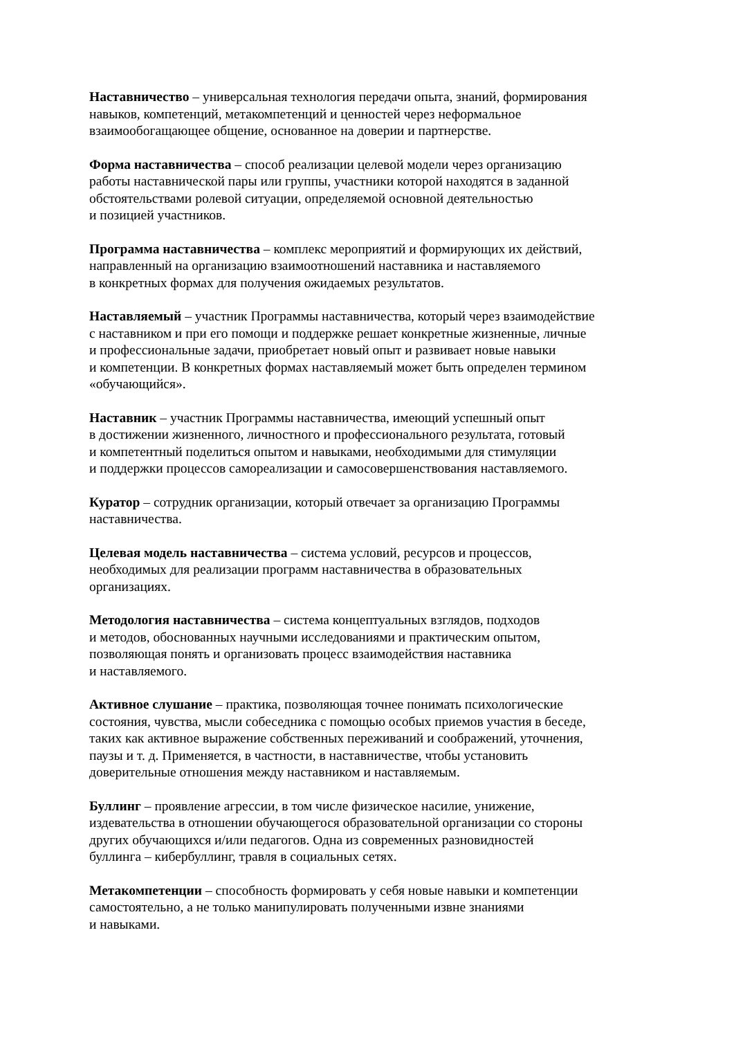Наставничество – универсальная технология передачи опыта, знаний, формирования
навыков, компетенций, метакомпетенций и ценностей через неформальное
взаимообогащающее общение, основанное на доверии и партнерстве.
Форма наставничества – способ реализации целевой модели через организацию
работы наставнической пары или группы, участники которой находятся в заданной
обстоятельствами ролевой ситуации, определяемой основной деятельностью
и позицией участников.
Программа наставничества – комплекс мероприятий и формирующих их действий,
направленный на организацию взаимоотношений наставника и наставляемого
в конкретных формах для получения ожидаемых результатов.
Наставляемый – участник Программы наставничества, который через взаимодействие
с наставником и при его помощи и поддержке решает конкретные жизненные, личные
и профессиональные задачи, приобретает новый опыт и развивает новые навыки
и компетенции. В конкретных формах наставляемый может быть определен термином
«обучающийся».
Наставник – участник Программы наставничества, имеющий успешный опыт
в достижении жизненного, личностного и профессионального результата, готовый
и компетентный поделиться опытом и навыками, необходимыми для стимуляции
и поддержки процессов самореализации и самосовершенствования наставляемого.
Куратор – сотрудник организации, который отвечает за организацию Программы
наставничества.
Целевая модель наставничества – система условий, ресурсов и процессов,
необходимых для реализации программ наставничества в образовательных
организациях.
Методология наставничества – система концептуальных взглядов, подходов
и методов, обоснованных научными исследованиями и практическим опытом,
позволяющая понять и организовать процесс взаимодействия наставника
и наставляемого.
Активное слушание – практика, позволяющая точнее понимать психологические
состояния, чувства, мысли собеседника с помощью особых приемов участия в беседе,
таких как активное выражение собственных переживаний и соображений, уточнения,
паузы и т. д. Применяется, в частности, в наставничестве, чтобы установить
доверительные отношения между наставником и наставляемым.
Буллинг – проявление агрессии, в том числе физическое насилие, унижение,
издевательства в отношении обучающегося образовательной организации со стороны
других обучающихся и/или педагогов. Одна из современных разновидностей
буллинга – кибербуллинг, травля в социальных сетях.
Метакомпетенции – способность формировать у себя новые навыки и компетенции
самостоятельно, а не только манипулировать полученными извне знаниями
и навыками.